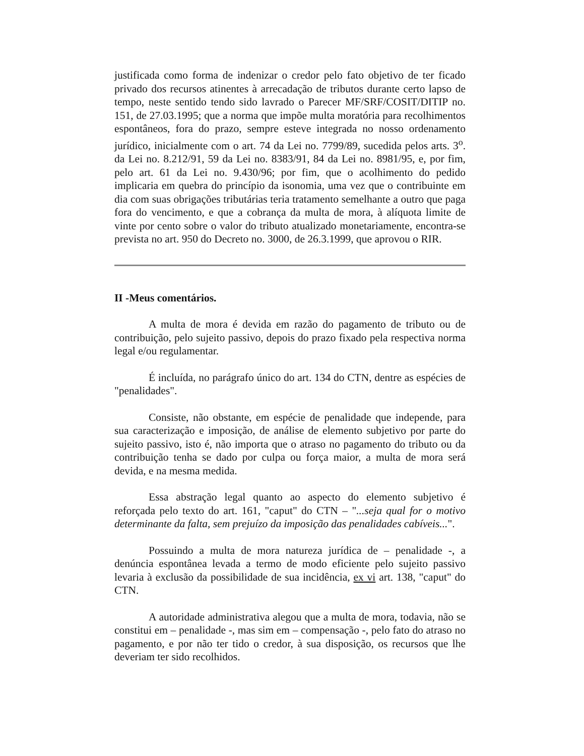justificada como forma de indenizar o credor pelo fato objetivo de ter ficado privado dos recursos atinentes à arrecadação de tributos durante certo lapso de tempo, neste sentido tendo sido lavrado o Parecer MF/SRF/COSIT/DITIP no. 151, de 27.03.1995; que a norma que impõe multa moratória para recolhimentos espontâneos, fora do prazo, sempre esteve integrada no nosso ordenamento jurídico, inicialmente com o art. 74 da Lei no. 7799/89, sucedida pelos arts. 3<sup>o</sup>. da Lei no. 8.212/91, 59 da Lei no. 8383/91, 84 da Lei no. 8981/95, e, por fim, pelo art. 61 da Lei no. 9.430/96; por fim, que o acolhimento do pedido implicaria em quebra do princípio da isonomia, uma vez que o contribuinte em dia com suas obrigações tributárias teria tratamento semelhante a outro que paga fora do vencimento, e que a cobrança da multa de mora, à alíquota limite de vinte por cento sobre o valor do tributo atualizado monetariamente, encontra-se prevista no art. 950 do Decreto no. 3000, de 26.3.1999, que aprovou o RIR.
II -Meus comentários.
A multa de mora é devida em razão do pagamento de tributo ou de contribuição, pelo sujeito passivo, depois do prazo fixado pela respectiva norma legal e/ou regulamentar.
É incluída, no parágrafo único do art. 134 do CTN, dentre as espécies de "penalidades".
Consiste, não obstante, em espécie de penalidade que independe, para sua caracterização e imposição, de análise de elemento subjetivo por parte do sujeito passivo, isto é, não importa que o atraso no pagamento do tributo ou da contribuição tenha se dado por culpa ou força maior, a multa de mora será devida, e na mesma medida.
Essa abstração legal quanto ao aspecto do elemento subjetivo é reforçada pelo texto do art. 161, "caput" do CTN – "...seja qual for o motivo determinante da falta, sem prejuízo da imposição das penalidades cabíveis...".
Possuindo a multa de mora natureza jurídica de – penalidade -, a denúncia espontânea levada a termo de modo eficiente pelo sujeito passivo levaria à exclusão da possibilidade de sua incidência, ex vi art. 138, "caput" do CTN.
A autoridade administrativa alegou que a multa de mora, todavia, não se constitui em – penalidade -, mas sim em – compensação -, pelo fato do atraso no pagamento, e por não ter tido o credor, à sua disposição, os recursos que lhe deveriam ter sido recolhidos.